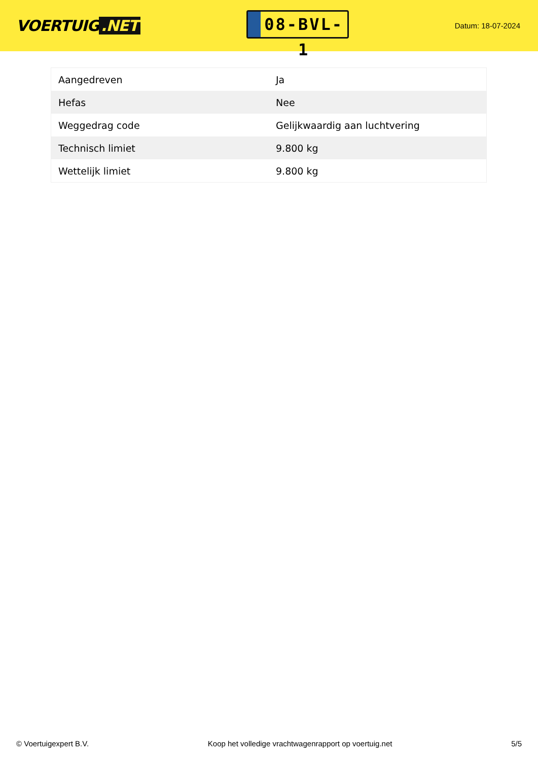VOERTUIG.NET
08-BVL-1
Datum: 18-07-2024
| Aangedreven | Ja |
| Hefas | Nee |
| Weggedrag code | Gelijkwaardig aan luchtvering |
| Technisch limiet | 9.800 kg |
| Wettelijk limiet | 9.800 kg |
© Voertuigexpert B.V. Koop het volledige vrachtwagenrapport op voertuig.net 5/5